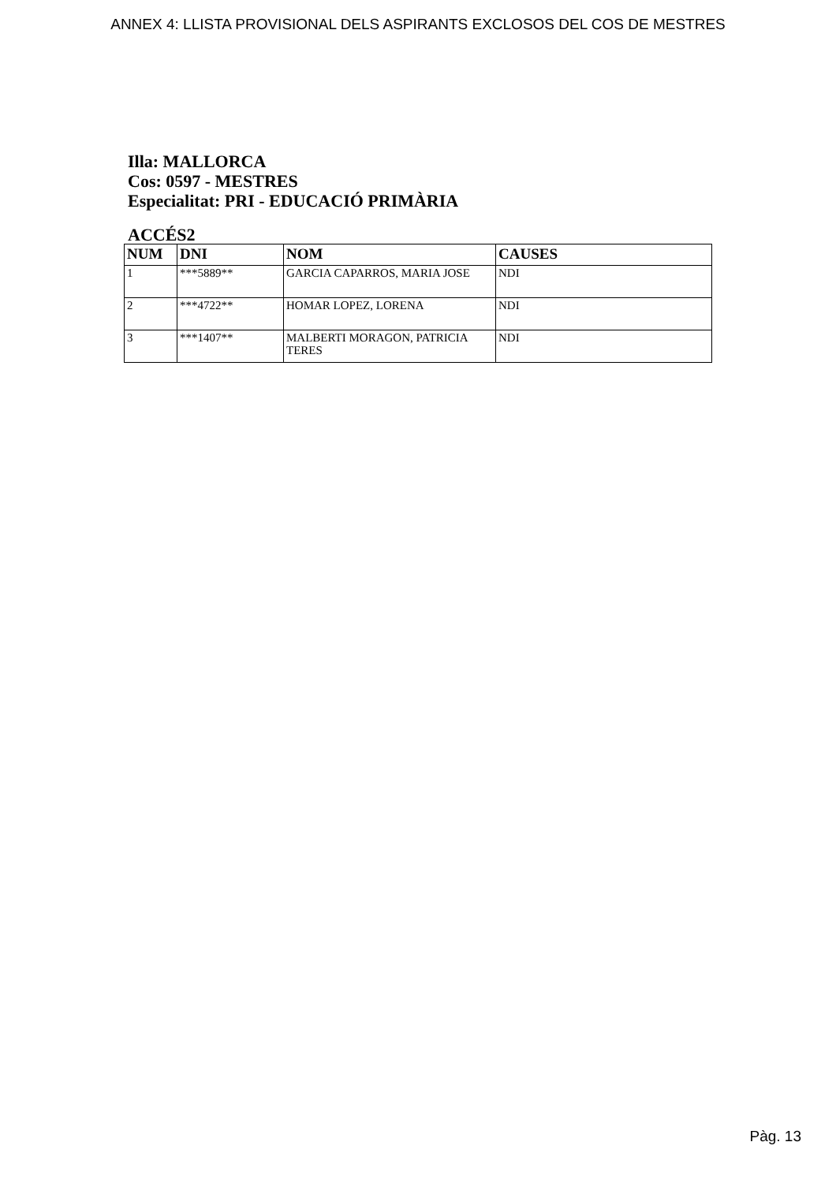ANNEX 4: LLISTA PROVISIONAL DELS ASPIRANTS EXCLOSOS DEL COS DE MESTRES
Illa: MALLORCA
Cos: 0597 - MESTRES
Especialitat: PRI - EDUCACIÓ PRIMÀRIA
ACCÉS2
| NUM | DNI | NOM | CAUSES |
| --- | --- | --- | --- |
| 1 | ***5889** | GARCIA CAPARROS, MARIA JOSE | NDI |
| 2 | ***4722** | HOMAR LOPEZ, LORENA | NDI |
| 3 | ***1407** | MALBERTI MORAGON, PATRICIA TERES | NDI |
Pàg. 13